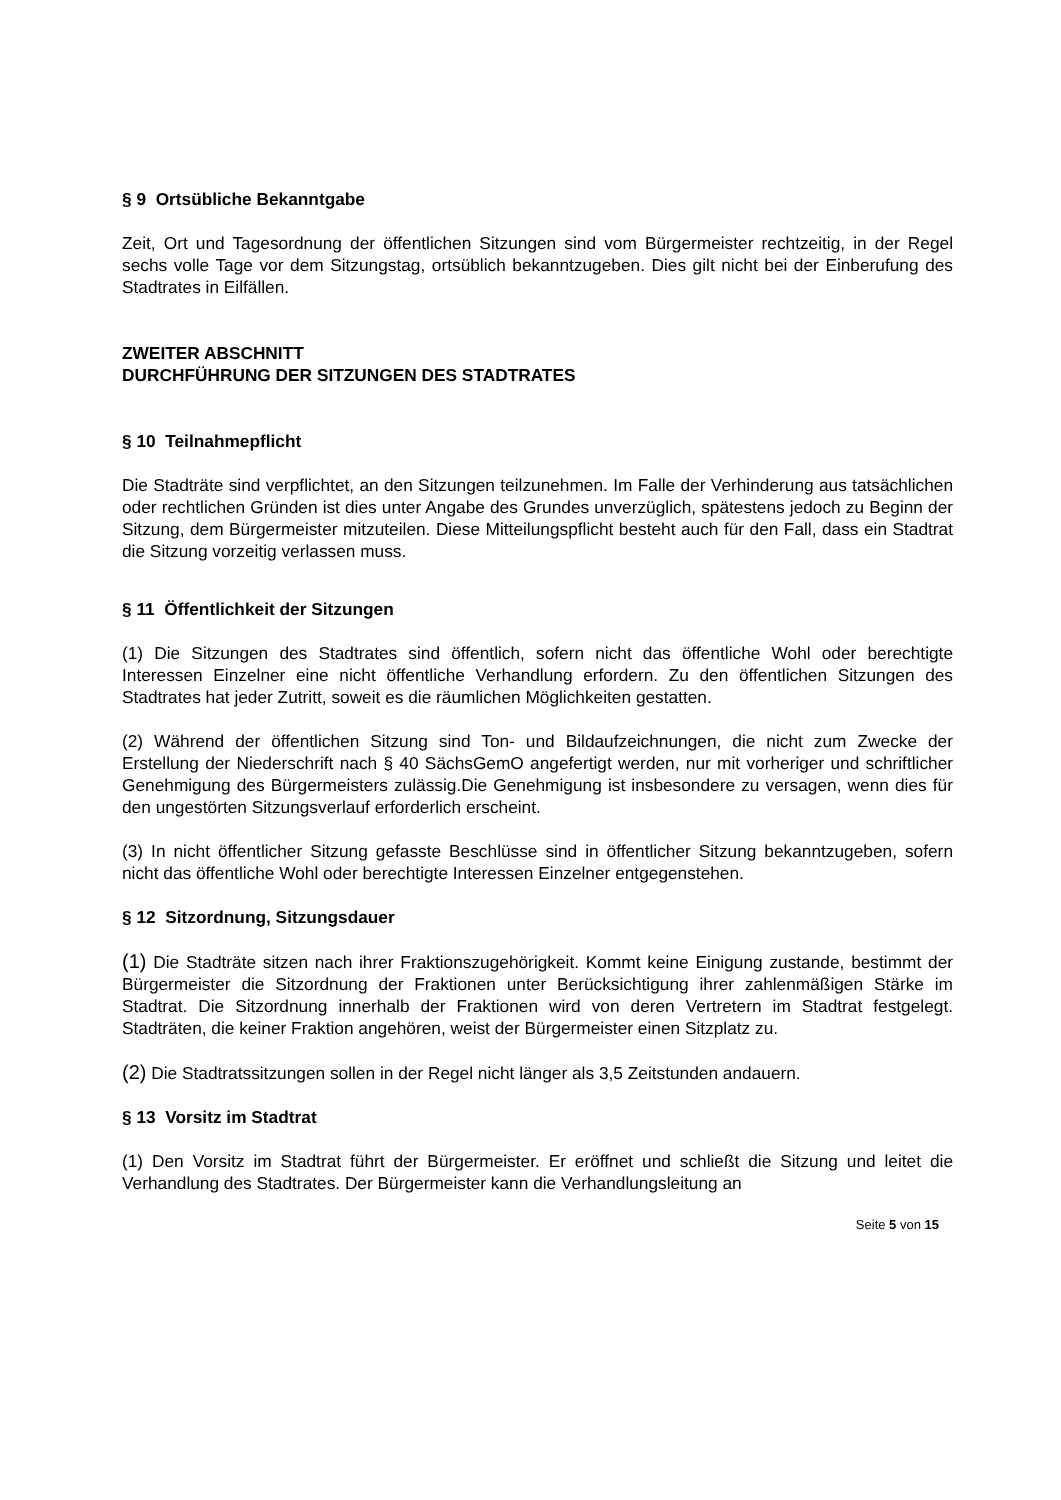§ 9 Ortsübliche Bekanntgabe
Zeit, Ort und Tagesordnung der öffentlichen Sitzungen sind vom Bürgermeister rechtzeitig, in der Regel sechs volle Tage vor dem Sitzungstag, ortsüblich bekanntzugeben. Dies gilt nicht bei der Einberufung des Stadtrates in Eilfällen.
ZWEITER ABSCHNITT
DURCHFÜHRUNG DER SITZUNGEN DES STADTRATES
§ 10 Teilnahmepflicht
Die Stadträte sind verpflichtet, an den Sitzungen teilzunehmen. Im Falle der Verhinderung aus tatsächlichen oder rechtlichen Gründen ist dies unter Angabe des Grundes unverzüglich, spätestens jedoch zu Beginn der Sitzung, dem Bürgermeister mitzuteilen. Diese Mitteilungspflicht besteht auch für den Fall, dass ein Stadtrat die Sitzung vorzeitig verlassen muss.
§ 11 Öffentlichkeit der Sitzungen
(1) Die Sitzungen des Stadtrates sind öffentlich, sofern nicht das öffentliche Wohl oder berechtigte Interessen Einzelner eine nicht öffentliche Verhandlung erfordern. Zu den öffentlichen Sitzungen des Stadtrates hat jeder Zutritt, soweit es die räumlichen Möglichkeiten gestatten.
(2) Während der öffentlichen Sitzung sind Ton- und Bildaufzeichnungen, die nicht zum Zwecke der Erstellung der Niederschrift nach § 40 SächsGemO angefertigt werden, nur mit vorheriger und schriftlicher Genehmigung des Bürgermeisters zulässig.Die Genehmigung ist insbesondere zu versagen, wenn dies für den ungestörten Sitzungsverlauf erforderlich erscheint.
(3) In nicht öffentlicher Sitzung gefasste Beschlüsse sind in öffentlicher Sitzung bekanntzugeben, sofern nicht das öffentliche Wohl oder berechtigte Interessen Einzelner entgegenstehen.
§ 12 Sitzordnung, Sitzungsdauer
(1) Die Stadträte sitzen nach ihrer Fraktionszugehörigkeit. Kommt keine Einigung zustande, bestimmt der Bürgermeister die Sitzordnung der Fraktionen unter Berücksichtigung ihrer zahlenmäßigen Stärke im Stadtrat. Die Sitzordnung innerhalb der Fraktionen wird von deren Vertretern im Stadtrat festgelegt. Stadträten, die keiner Fraktion angehören, weist der Bürgermeister einen Sitzplatz zu.
(2) Die Stadtratssitzungen sollen in der Regel nicht länger als 3,5 Zeitstunden andauern.
§ 13 Vorsitz im Stadtrat
(1) Den Vorsitz im Stadtrat führt der Bürgermeister. Er eröffnet und schließt die Sitzung und leitet die Verhandlung des Stadtrates. Der Bürgermeister kann die Verhandlungsleitung an
Seite 5 von 15